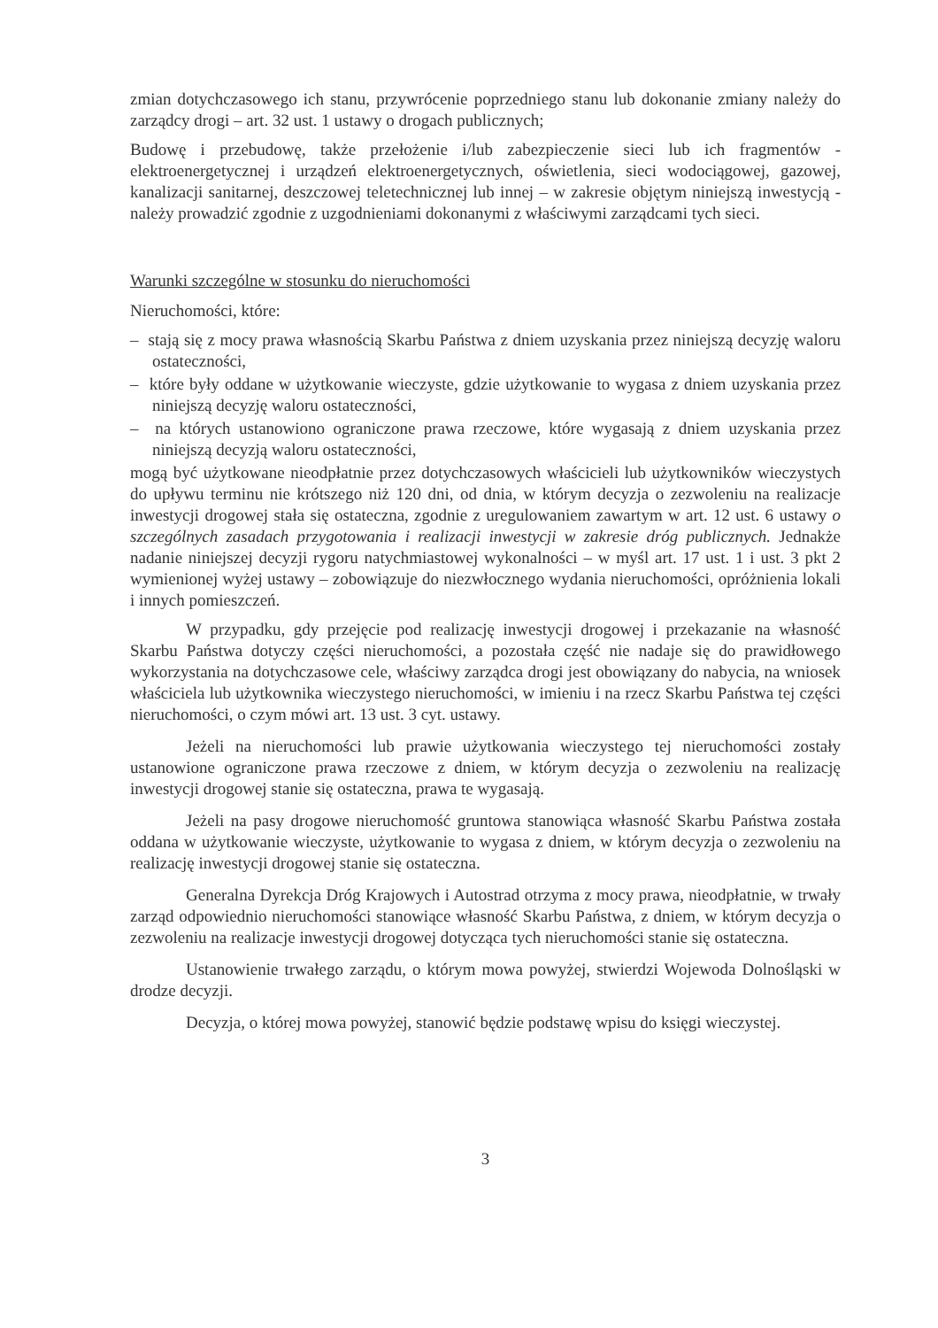zmian dotychczasowego ich stanu, przywrócenie poprzedniego stanu lub dokonanie zmiany należy do zarządcy drogi – art. 32 ust. 1 ustawy o drogach publicznych;
Budowę i przebudowę, także przełożenie i/lub zabezpieczenie sieci lub ich fragmentów - elektroenergetycznej i urządzeń elektroenergetycznych, oświetlenia, sieci wodociągowej, gazowej, kanalizacji sanitarnej, deszczowej teletechnicznej lub innej – w zakresie objętym niniejszą inwestycją - należy prowadzić zgodnie z uzgodnieniami dokonanymi z właściwymi zarządcami tych sieci.
Warunki szczególne w stosunku do nieruchomości
Nieruchomości, które:
– stają się z mocy prawa własnością Skarbu Państwa z dniem uzyskania przez niniejszą decyzję waloru ostateczności,
– które były oddane w użytkowanie wieczyste, gdzie użytkowanie to wygasa z dniem uzyskania przez niniejszą decyzję waloru ostateczności,
– na których ustanowiono ograniczone prawa rzeczowe, które wygasają z dniem uzyskania przez niniejszą decyzją waloru ostateczności,
mogą być użytkowane nieodpłatnie przez dotychczasowych właścicieli lub użytkowników wieczystych do upływu terminu nie krótszego niż 120 dni, od dnia, w którym decyzja o zezwoleniu na realizacje inwestycji drogowej stała się ostateczna, zgodnie z uregulowaniem zawartym w art. 12 ust. 6 ustawy o szczególnych zasadach przygotowania i realizacji inwestycji w zakresie dróg publicznych. Jednakże nadanie niniejszej decyzji rygoru natychmiastowej wykonalności – w myśl art. 17 ust. 1 i ust. 3 pkt 2 wymienionej wyżej ustawy – zobowiązuje do niezwłocznego wydania nieruchomości, opróżnienia lokali i innych pomieszczeń.
W przypadku, gdy przejęcie pod realizację inwestycji drogowej i przekazanie na własność Skarbu Państwa dotyczy części nieruchomości, a pozostała część nie nadaje się do prawidłowego wykorzystania na dotychczasowe cele, właściwy zarządca drogi jest obowiązany do nabycia, na wniosek właściciela lub użytkownika wieczystego nieruchomości, w imieniu i na rzecz Skarbu Państwa tej części nieruchomości, o czym mówi art. 13 ust. 3 cyt. ustawy.
Jeżeli na nieruchomości lub prawie użytkowania wieczystego tej nieruchomości zostały ustanowione ograniczone prawa rzeczowe z dniem, w którym decyzja o zezwoleniu na realizację inwestycji drogowej stanie się ostateczna, prawa te wygasają.
Jeżeli na pasy drogowe nieruchomość gruntowa stanowiąca własność Skarbu Państwa została oddana w użytkowanie wieczyste, użytkowanie to wygasa z dniem, w którym decyzja o zezwoleniu na realizację inwestycji drogowej stanie się ostateczna.
Generalna Dyrekcja Dróg Krajowych i Autostrad otrzyma z mocy prawa, nieodpłatnie, w trwały zarząd odpowiednio nieruchomości stanowiące własność Skarbu Państwa, z dniem, w którym decyzja o zezwoleniu na realizacje inwestycji drogowej dotycząca tych nieruchomości stanie się ostateczna.
Ustanowienie trwałego zarządu, o którym mowa powyżej, stwierdzi Wojewoda Dolnośląski w drodze decyzji.
Decyzja, o której mowa powyżej, stanowić będzie podstawę wpisu do księgi wieczystej.
3